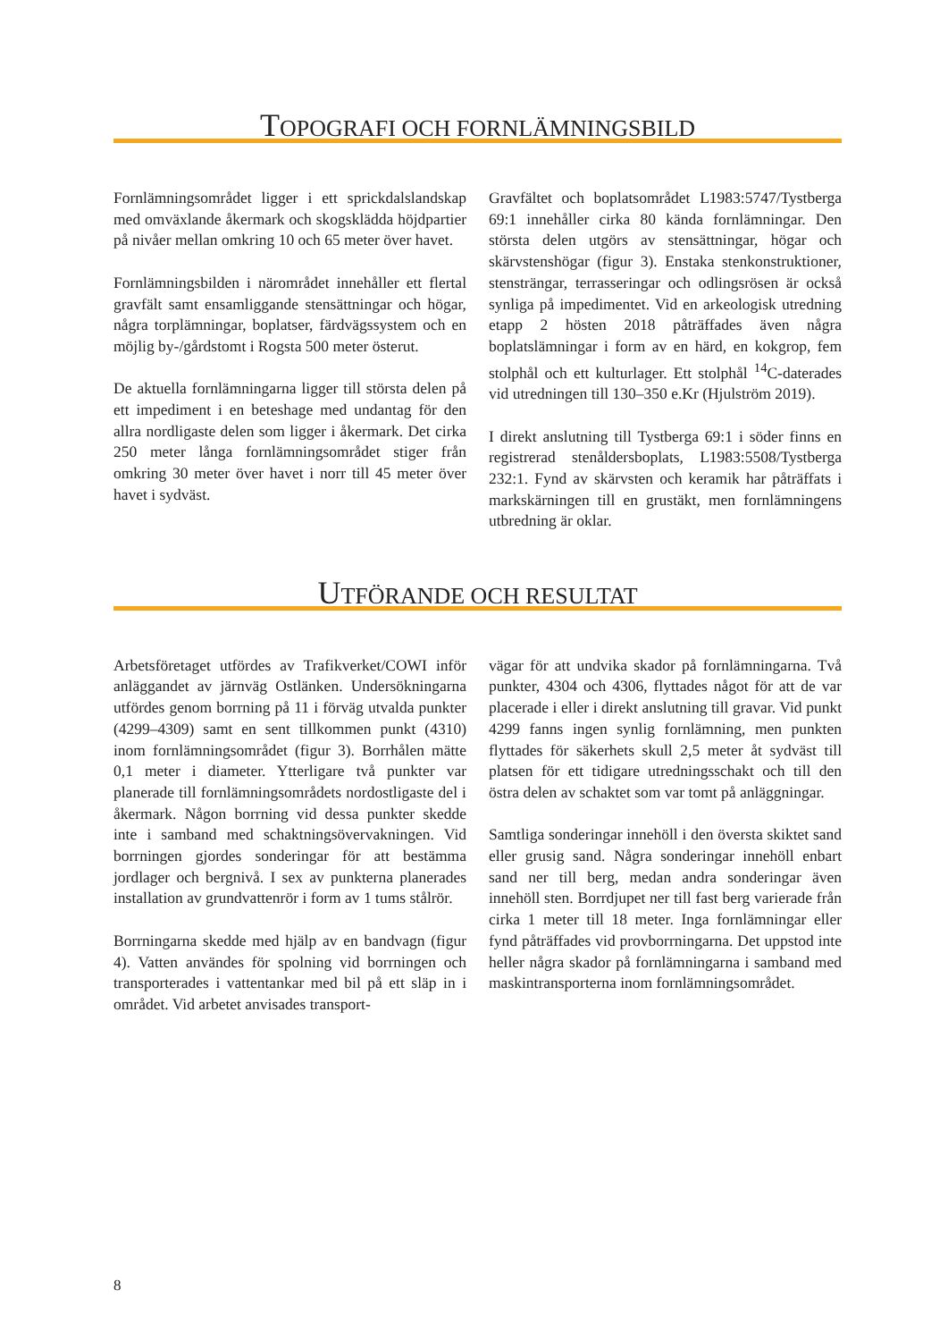TOPOGRAFI OCH FORNLÄMNINGSBILD
Fornlämningsområdet ligger i ett sprickdalslandskap med omväxlande åkermark och skogsklädda höjdpartier på nivåer mellan omkring 10 och 65 meter över havet.
Fornlämningsbilden i närområdet innehåller ett flertal gravfält samt ensamliggande stensättningar och högar, några torplämningar, boplatser, färdvägssystem och en möjlig by-/gårdstomt i Rogsta 500 meter österut.
De aktuella fornlämningarna ligger till största delen på ett impediment i en beteshage med undantag för den allra nordligaste delen som ligger i åkermark. Det cirka 250 meter långa fornlämningsområdet stiger från omkring 30 meter över havet i norr till 45 meter över havet i sydväst.
Gravfältet och boplatsområdet L1983:5747/Tystberga 69:1 innehåller cirka 80 kända fornlämningar. Den största delen utgörs av stensättningar, högar och skärvstenshögar (figur 3). Enstaka stenkonstruktioner, stensträngar, terrasseringar och odlingsrösen är också synliga på impedimentet. Vid en arkeologisk utredning etapp 2 hösten 2018 påträffades även några boplatslämningar i form av en härd, en kokgrop, fem stolphål och ett kulturlager. Ett stolphål <sup>14</sup>C-daterades vid utredningen till 130–350 e.Kr (Hjulström 2019).
I direkt anslutning till Tystberga 69:1 i söder finns en registrerad stenåldersboplats, L1983:5508/Tystberga 232:1. Fynd av skärvsten och keramik har påträffats i markskärningen till en grustäkt, men fornlämningens utbredning är oklar.
UTFÖRANDE OCH RESULTAT
Arbetsföretaget utfördes av Trafikverket/COWI inför anläggandet av järnväg Ostlänken. Undersökningarna utfördes genom borrning på 11 i förväg utvalda punkter (4299–4309) samt en sent tillkommen punkt (4310) inom fornlämningsområdet (figur 3). Borrhålen mätte 0,1 meter i diameter. Ytterligare två punkter var planerade till fornlämningsområdets nordostligaste del i åkermark. Någon borrning vid dessa punkter skedde inte i samband med schaktningsövervakningen. Vid borrningen gjordes sonderingar för att bestämma jordlager och bergnivå. I sex av punkterna planerades installation av grundvattenrör i form av 1 tums stålrör.
Borrningarna skedde med hjälp av en bandvagn (figur 4). Vatten användes för spolning vid borrningen och transporterades i vattentankar med bil på ett släp in i området. Vid arbetet anvisades transport-
vägar för att undvika skador på fornlämningarna. Två punkter, 4304 och 4306, flyttades något för att de var placerade i eller i direkt anslutning till gravar. Vid punkt 4299 fanns ingen synlig fornlämning, men punkten flyttades för säkerhets skull 2,5 meter åt sydväst till platsen för ett tidigare utredningsschakt och till den östra delen av schaktet som var tomt på anläggningar.
Samtliga sonderingar innehöll i den översta skiktet sand eller grusig sand. Några sonderingar innehöll enbart sand ner till berg, medan andra sonderingar även innehöll sten. Borrdjupet ner till fast berg varierade från cirka 1 meter till 18 meter. Inga fornlämningar eller fynd påträffades vid provborrningarna. Det uppstod inte heller några skador på fornlämningarna i samband med maskintransporterna inom fornlämningsområdet.
8